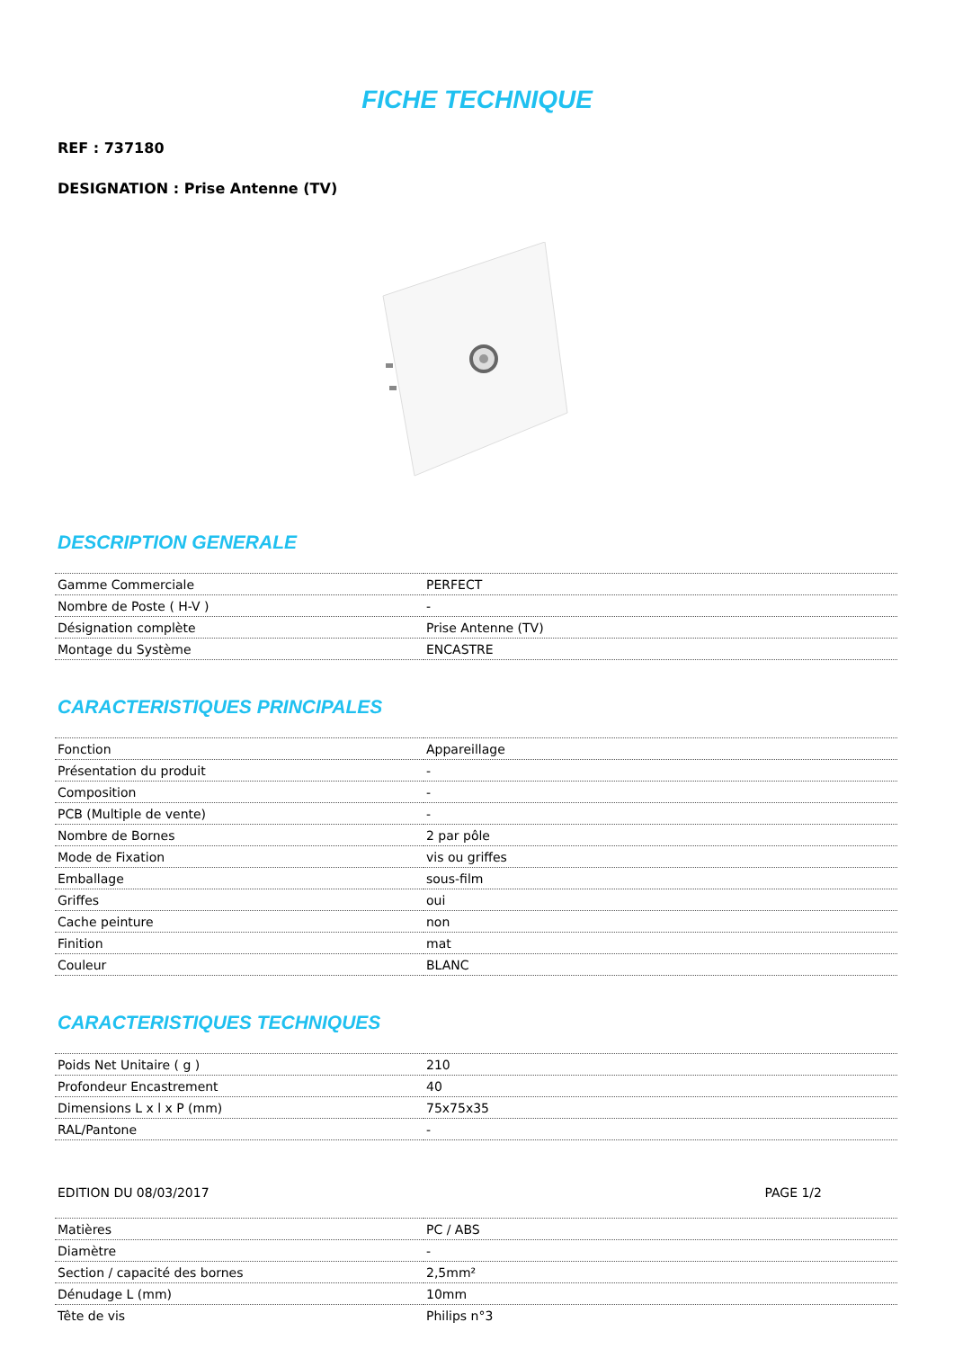FICHE TECHNIQUE
REF : 737180
DESIGNATION : Prise Antenne (TV)
DESCRIPTION GENERALE
| Gamme Commerciale | PERFECT |
| Nombre de Poste ( H-V ) | - |
| Désignation complète | Prise Antenne (TV) |
| Montage du Système | ENCASTRE |
CARACTERISTIQUES PRINCIPALES
| Fonction | Appareillage |
| Présentation du produit | - |
| Composition | - |
| PCB (Multiple de vente) | - |
| Nombre de Bornes | 2 par pôle |
| Mode de Fixation | vis ou griffes |
| Emballage | sous-film |
| Griffes | oui |
| Cache peinture | non |
| Finition | mat |
| Couleur | BLANC |
CARACTERISTIQUES TECHNIQUES
| Poids Net Unitaire ( g ) | 210 |
| Profondeur Encastrement | 40 |
| Dimensions L x l x P (mm) | 75x75x35 |
| RAL/Pantone | - |
EDITION DU 08/03/2017 PAGE 1/2
| Matières | PC / ABS |
| Diamètre | - |
| Section / capacité des bornes | 2,5mm² |
| Dénudage L (mm) | 10mm |
| Tête de vis | Philips n°3 |